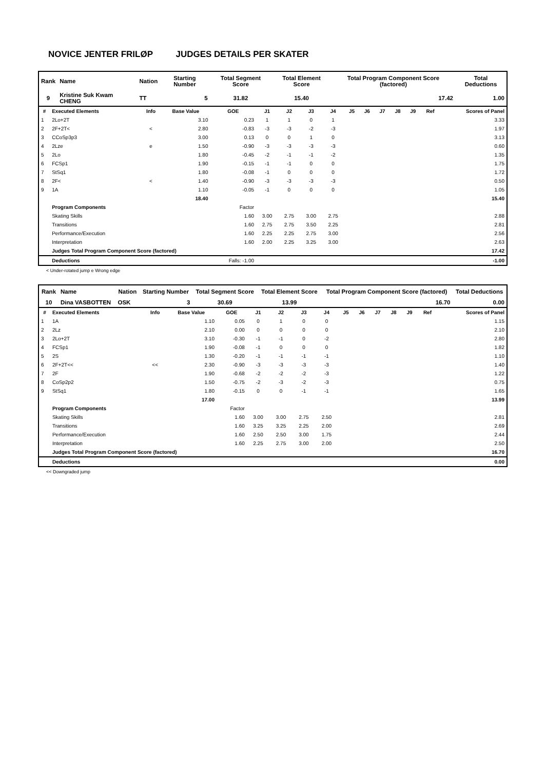NOVICE JENTER FRILØP JUDGES DETAILS PER SKATER
| Rank | Name | Nation | Starting Number | Total Segment Score | Total Element Score | Total Program Component Score (factored) | Total Deductions |
| --- | --- | --- | --- | --- | --- | --- | --- |
| 9 | Kristine Suk Kwam CHENG | TT | 5 | 31.82 | 15.40 | 17.42 | 1.00 |
| # | Executed Elements | Info | Base Value | GOE | J1 | J2 | J3 | J4 | J5 | J6 | J7 | J8 | J9 | Ref | Scores of Panel |
| --- | --- | --- | --- | --- | --- | --- | --- | --- | --- | --- | --- | --- | --- | --- | --- |
| 1 | 2Lo+2T | | 3.10 | 0.23 | 1 | 1 | 0 | 1 | | | | | | | 3.33 |
| 2 | 2F+2T< | < | 2.80 | -0.83 | -3 | -3 | -2 | -3 | | | | | | | 1.97 |
| 3 | CCoSp3p3 | | 3.00 | 0.13 | 0 | 0 | 1 | 0 | | | | | | | 3.13 |
| 4 | 2Lze | e | 1.50 | -0.90 | -3 | -3 | -3 | -3 | | | | | | | 0.60 |
| 5 | 2Lo | | 1.80 | -0.45 | -2 | -1 | -1 | -2 | | | | | | | 1.35 |
| 6 | FCSp1 | | 1.90 | -0.15 | -1 | -1 | 0 | 0 | | | | | | | 1.75 |
| 7 | StSq1 | | 1.80 | -0.08 | -1 | 0 | 0 | 0 | | | | | | | 1.72 |
| 8 | 2F< | < | 1.40 | -0.90 | -3 | -3 | -3 | -3 | | | | | | | 0.50 |
| 9 | 1A | | 1.10 | -0.05 | -1 | 0 | 0 | 0 | | | | | | | 1.05 |
| | | | 18.40 | | | | | | | | | | | | 15.40 |
| | Program Components | | | Factor | | | | | | | | | | | |
| | Skating Skills | | | 1.60 | 3.00 | 2.75 | 3.00 | 2.75 | | | | | | | 2.88 |
| | Transitions | | | 1.60 | 2.75 | 2.75 | 3.50 | 2.25 | | | | | | | 2.81 |
| | Performance/Execution | | | 1.60 | 2.25 | 2.25 | 2.75 | 3.00 | | | | | | | 2.56 |
| | Interpretation | | | 1.60 | 2.00 | 2.25 | 3.25 | 3.00 | | | | | | | 2.63 |
| | Judges Total Program Component Score (factored) | | | | | | | | | | | | | | 17.42 |
| | Deductions | | | Falls: -1.00 | | | | | | | | | | | -1.00 |
< Under-rotated jump e Wrong edge
| Rank | Name | Nation | Starting Number | Total Segment Score | Total Element Score | Total Program Component Score (factored) | Total Deductions |
| --- | --- | --- | --- | --- | --- | --- | --- |
| 10 | Dina VASBOTTEN | OSK | 3 | 30.69 | 13.99 | 16.70 | 0.00 |
| # | Executed Elements | Info | Base Value | GOE | J1 | J2 | J3 | J4 | J5 | J6 | J7 | J8 | J9 | Ref | Scores of Panel |
| --- | --- | --- | --- | --- | --- | --- | --- | --- | --- | --- | --- | --- | --- | --- | --- |
| 1 | 1A | | 1.10 | 0.05 | 0 | 1 | 0 | 0 | | | | | | | 1.15 |
| 2 | 2Lz | | 2.10 | 0.00 | 0 | 0 | 0 | 0 | | | | | | | 2.10 |
| 3 | 2Lo+2T | | 3.10 | -0.30 | -1 | -1 | 0 | -2 | | | | | | | 2.80 |
| 4 | FCSp1 | | 1.90 | -0.08 | -1 | 0 | 0 | 0 | | | | | | | 1.82 |
| 5 | 2S | | 1.30 | -0.20 | -1 | -1 | -1 | -1 | | | | | | | 1.10 |
| 6 | 2F+2T<< | << | 2.30 | -0.90 | -3 | -3 | -3 | -3 | | | | | | | 1.40 |
| 7 | 2F | | 1.90 | -0.68 | -2 | -2 | -2 | -3 | | | | | | | 1.22 |
| 8 | CoSp2p2 | | 1.50 | -0.75 | -2 | -3 | -2 | -3 | | | | | | | 0.75 |
| 9 | StSq1 | | 1.80 | -0.15 | 0 | 0 | -1 | -1 | | | | | | | 1.65 |
| | | | 17.00 | | | | | | | | | | | | 13.99 |
| | Program Components | | | Factor | | | | | | | | | | | |
| | Skating Skills | | | 1.60 | 3.00 | 3.00 | 2.75 | 2.50 | | | | | | | 2.81 |
| | Transitions | | | 1.60 | 3.25 | 3.25 | 2.25 | 2.00 | | | | | | | 2.69 |
| | Performance/Execution | | | 1.60 | 2.50 | 2.50 | 3.00 | 1.75 | | | | | | | 2.44 |
| | Interpretation | | | 1.60 | 2.25 | 2.75 | 3.00 | 2.00 | | | | | | | 2.50 |
| | Judges Total Program Component Score (factored) | | | | | | | | | | | | | | 16.70 |
| | Deductions | | | | | | | | | | | | | | 0.00 |
<< Downgraded jump